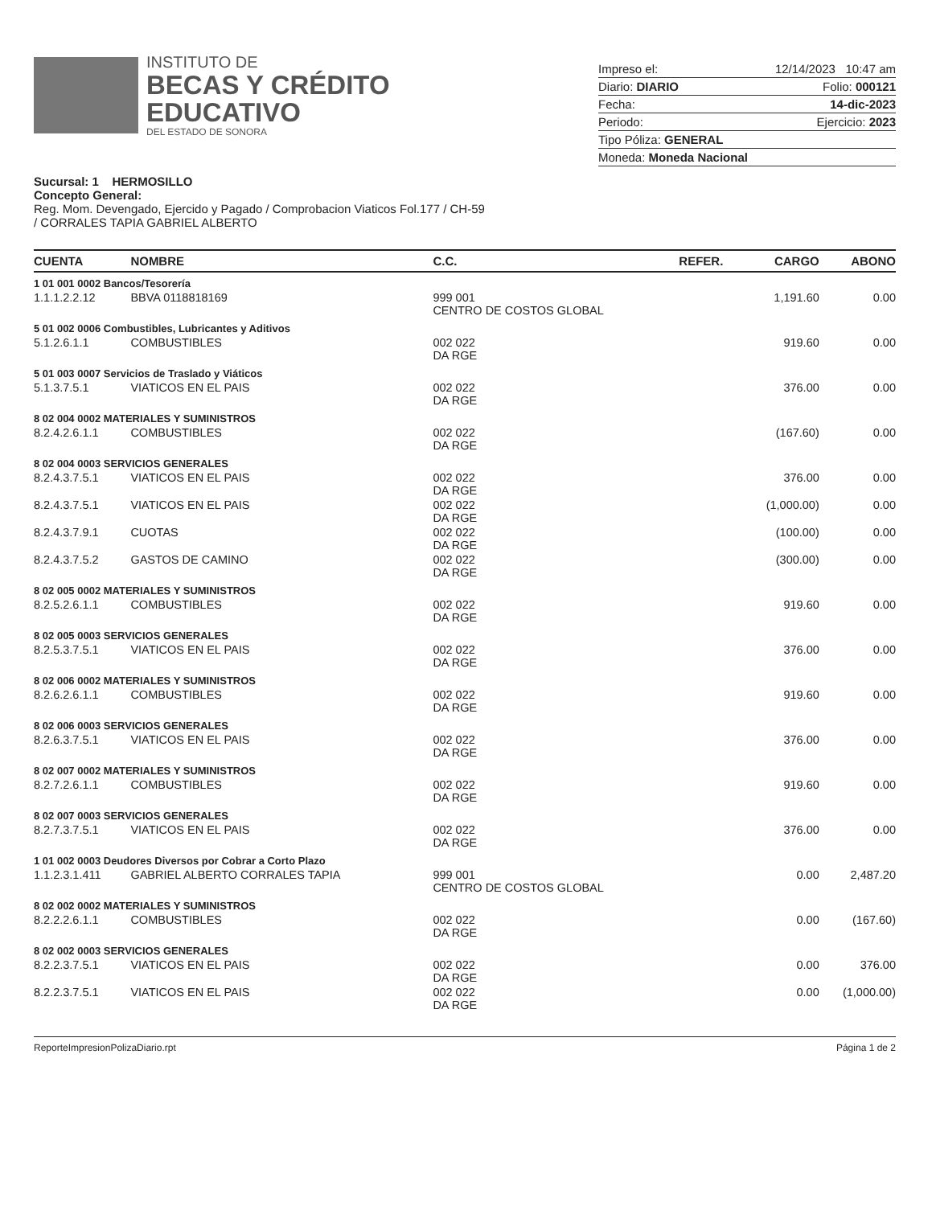INSTITUTO DE
BECAS Y CRÉDITO
EDUCATIVO
DEL ESTADO DE SONORA
Impreso el: 12/14/2023 10:47 am
Diario: DIARIO Folio: 000121
Fecha: 14-dic-2023
Periodo: Ejercicio: 2023
Tipo Póliza: GENERAL
Moneda: Moneda Nacional
Sucursal: 1 HERMOSILLO
Concepto General:
Reg. Mom. Devengado, Ejercido y Pagado / Comprobacion Viaticos Fol.177 / CH-59
/ CORRALES TAPIA GABRIEL ALBERTO
| CUENTA | NOMBRE | C.C. | REFER. | CARGO | ABONO |
| --- | --- | --- | --- | --- | --- |
| 1 01 001 0002 Bancos/Tesorería | | | | | |
| 1.1.1.2.2.12 | BBVA 0118818169 | 999 001 CENTRO DE COSTOS GLOBAL | | 1,191.60 | 0.00 |
| 5 01 002 0006 Combustibles, Lubricantes y Aditivos | | | | | |
| 5.1.2.6.1.1 | COMBUSTIBLES | 002 022 DA RGE | | 919.60 | 0.00 |
| 5 01 003 0007 Servicios de Traslado y Viáticos | | | | | |
| 5.1.3.7.5.1 | VIATICOS EN EL PAIS | 002 022 DA RGE | | 376.00 | 0.00 |
| 8 02 004 0002 MATERIALES Y SUMINISTROS | | | | | |
| 8.2.4.2.6.1.1 | COMBUSTIBLES | 002 022 DA RGE | | (167.60) | 0.00 |
| 8 02 004 0003 SERVICIOS GENERALES | | | | | |
| 8.2.4.3.7.5.1 | VIATICOS EN EL PAIS | 002 022 DA RGE | | 376.00 | 0.00 |
| 8.2.4.3.7.5.1 | VIATICOS EN EL PAIS | 002 022 DA RGE | | (1,000.00) | 0.00 |
| 8.2.4.3.7.9.1 | CUOTAS | 002 022 DA RGE | | (100.00) | 0.00 |
| 8.2.4.3.7.5.2 | GASTOS DE CAMINO | 002 022 DA RGE | | (300.00) | 0.00 |
| 8 02 005 0002 MATERIALES Y SUMINISTROS | | | | | |
| 8.2.5.2.6.1.1 | COMBUSTIBLES | 002 022 DA RGE | | 919.60 | 0.00 |
| 8 02 005 0003 SERVICIOS GENERALES | | | | | |
| 8.2.5.3.7.5.1 | VIATICOS EN EL PAIS | 002 022 DA RGE | | 376.00 | 0.00 |
| 8 02 006 0002 MATERIALES Y SUMINISTROS | | | | | |
| 8.2.6.2.6.1.1 | COMBUSTIBLES | 002 022 DA RGE | | 919.60 | 0.00 |
| 8 02 006 0003 SERVICIOS GENERALES | | | | | |
| 8.2.6.3.7.5.1 | VIATICOS EN EL PAIS | 002 022 DA RGE | | 376.00 | 0.00 |
| 8 02 007 0002 MATERIALES Y SUMINISTROS | | | | | |
| 8.2.7.2.6.1.1 | COMBUSTIBLES | 002 022 DA RGE | | 919.60 | 0.00 |
| 8 02 007 0003 SERVICIOS GENERALES | | | | | |
| 8.2.7.3.7.5.1 | VIATICOS EN EL PAIS | 002 022 DA RGE | | 376.00 | 0.00 |
| 1 01 002 0003 Deudores Diversos por Cobrar a Corto Plazo | | | | | |
| 1.1.2.3.1.411 | GABRIEL ALBERTO CORRALES TAPIA | 999 001 CENTRO DE COSTOS GLOBAL | | 0.00 | 2,487.20 |
| 8 02 002 0002 MATERIALES Y SUMINISTROS | | | | | |
| 8.2.2.2.6.1.1 | COMBUSTIBLES | 002 022 DA RGE | | 0.00 | (167.60) |
| 8 02 002 0003 SERVICIOS GENERALES | | | | | |
| 8.2.2.3.7.5.1 | VIATICOS EN EL PAIS | 002 022 DA RGE | | 0.00 | 376.00 |
| 8.2.2.3.7.5.1 | VIATICOS EN EL PAIS | 002 022 DA RGE | | 0.00 | (1,000.00) |
ReporteImpresionPolizaDiario.rpt Página 1 de 2